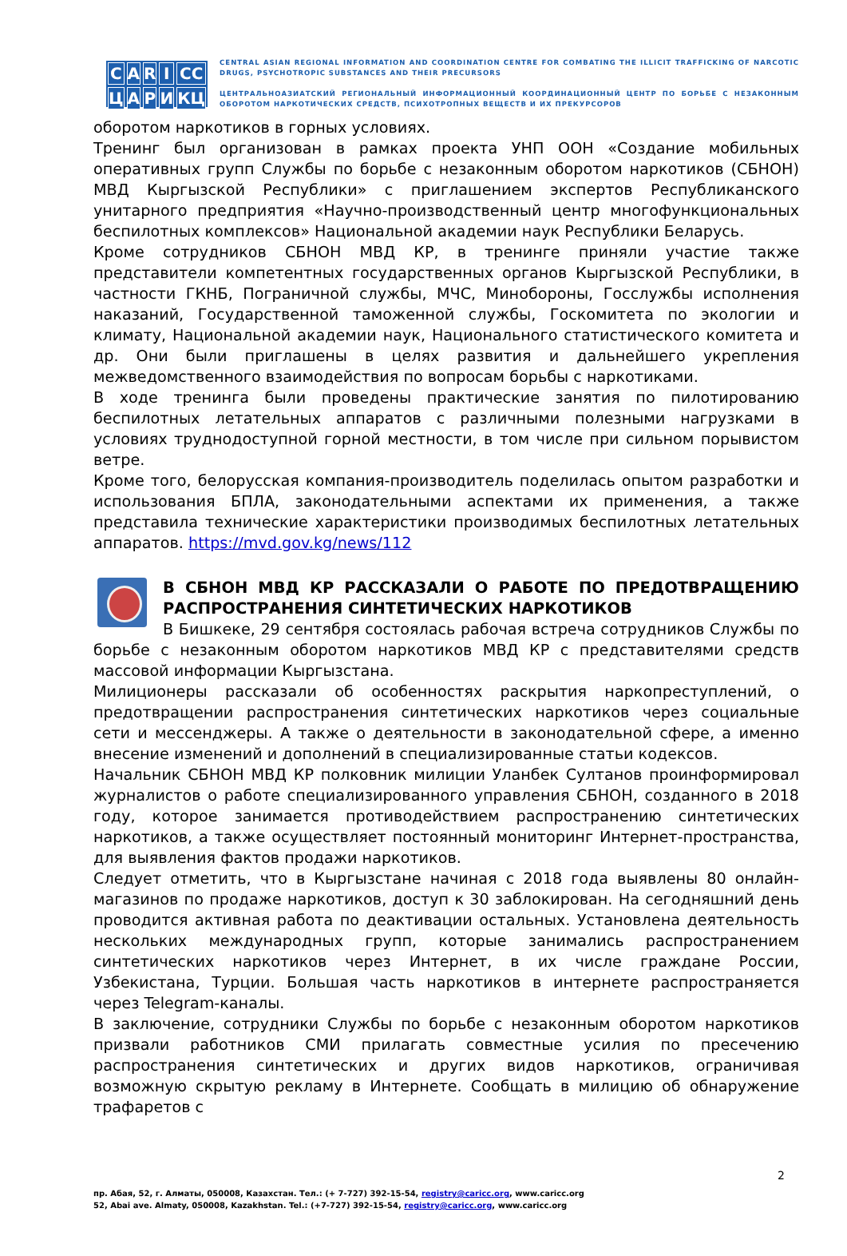CARI CC ЦАРИ КЦ
CENTRAL ASIAN REGIONAL INFORMATION AND COORDINATION CENTRE FOR COMBATING THE ILLICIT TRAFFICKING OF NARCOTIC DRUGS, PSYCHOTROPIC SUBSTANCES AND THEIR PRECURSORS
ЦЕНТРАЛЬНОАЗИАТСКИЙ РЕГИОНАЛЬНЫЙ ИНФОРМАЦИОННЫЙ КООРДИНАЦИОННЫЙ ЦЕНТР ПО БОРЬБЕ С НЕЗАКОННЫМ ОБОРОТОМ НАРКОТИЧЕСКИХ СРЕДСТВ, ПСИХОТРОПНЫХ ВЕЩЕСТВ И ИХ ПРЕКУРСОРОВ
оборотом наркотиков в горных условиях.
Тренинг был организован в рамках проекта УНП ООН «Создание мобильных оперативных групп Службы по борьбе с незаконным оборотом наркотиков (СБНОН) МВД Кыргызской Республики» с приглашением экспертов Республиканского унитарного предприятия «Научно-производственный центр многофункциональных беспилотных комплексов» Национальной академии наук Республики Беларусь.
Кроме сотрудников СБНОН МВД КР, в тренинге приняли участие также представители компетентных государственных органов Кыргызской Республики, в частности ГКНБ, Пограничной службы, МЧС, Минобороны, Госслужбы исполнения наказаний, Государственной таможенной службы, Госкомитета по экологии и климату, Национальной академии наук, Национального статистического комитета и др. Они были приглашены в целях развития и дальнейшего укрепления межведомственного взаимодействия по вопросам борьбы с наркотиками.
В ходе тренинга были проведены практические занятия по пилотированию беспилотных летательных аппаратов с различными полезными нагрузками в условиях труднодоступной горной местности, в том числе при сильном порывистом ветре.
Кроме того, белорусская компания-производитель поделилась опытом разработки и использования БПЛА, законодательными аспектами их применения, а также представила технические характеристики производимых беспилотных летательных аппаратов. https://mvd.gov.kg/news/112
В СБНОН МВД КР РАССКАЗАЛИ О РАБОТЕ ПО ПРЕДОТВРАЩЕНИЮ РАСПРОСТРАНЕНИЯ СИНТЕТИЧЕСКИХ НАРКОТИКОВ
В Бишкеке, 29 сентября состоялась рабочая встреча сотрудников Службы по борьбе с незаконным оборотом наркотиков МВД КР с представителями средств массовой информации Кыргызстана.
Милиционеры рассказали об особенностях раскрытия наркопреступлений, о предотвращении распространения синтетических наркотиков через социальные сети и мессенджеры. А также о деятельности в законодательной сфере, а именно внесение изменений и дополнений в специализированные статьи кодексов.
Начальник СБНОН МВД КР полковник милиции Уланбек Султанов проинформировал журналистов о работе специализированного управления СБНОН, созданного в 2018 году, которое занимается противодействием распространению синтетических наркотиков, а также осуществляет постоянный мониторинг Интернет-пространства, для выявления фактов продажи наркотиков.
Следует отметить, что в Кыргызстане начиная с 2018 года выявлены 80 онлайн-магазинов по продаже наркотиков, доступ к 30 заблокирован. На сегодняшний день проводится активная работа по деактивации остальных. Установлена деятельность нескольких международных групп, которые занимались распространением синтетических наркотиков через Интернет, в их числе граждане России, Узбекистана, Турции. Большая часть наркотиков в интернете распространяется через Telegram-каналы.
В заключение, сотрудники Службы по борьбе с незаконным оборотом наркотиков призвали работников СМИ прилагать совместные усилия по пресечению распространения синтетических и других видов наркотиков, ограничивая возможную скрытую рекламу в Интернете. Сообщать в милицию об обнаружение трафаретов с
2
пр. Абая, 52, г. Алматы, 050008, Казахстан. Тел.: (+ 7-727) 392-15-54, registry@caricc.org, www.caricc.org
52, Abai ave. Almaty, 050008, Kazakhstan. Tel.: (+7-727) 392-15-54, registry@caricc.org, www.caricc.org